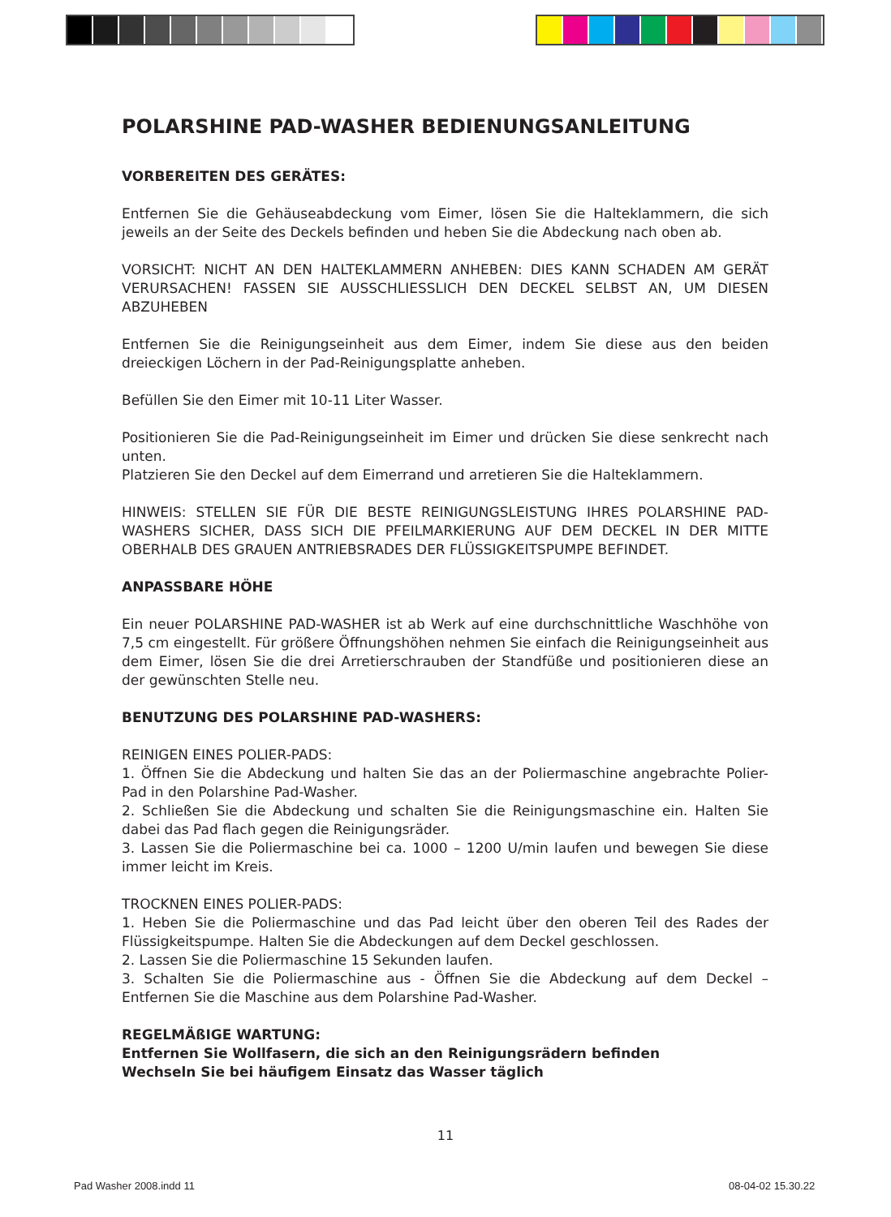POLARSHINE PAD-WASHER BEDIENUNGSANLEITUNG
VORBEREITEN DES GERÄTES:
Entfernen Sie die Gehäuseabdeckung vom Eimer, lösen Sie die Halteklammern, die sich jeweils an der Seite des Deckels befinden und heben Sie die Abdeckung nach oben ab.
VORSICHT: NICHT AN DEN HALTEKLAMMERN ANHEBEN: DIES KANN SCHADEN AM GERÄT VERURSACHEN! FASSEN SIE AUSSCHLIESSLICH DEN DECKEL SELBST AN, UM DIESEN ABZUHEBEN
Entfernen Sie die Reinigungseinheit aus dem Eimer, indem Sie diese aus den beiden dreieckigen Löchern in der Pad-Reinigungsplatte anheben.
Befüllen Sie den Eimer mit 10-11 Liter Wasser.
Positionieren Sie die Pad-Reinigungseinheit im Eimer und drücken Sie diese senkrecht nach unten.
Platzieren Sie den Deckel auf dem Eimerrand und arretieren Sie die Halteklammern.
HINWEIS: STELLEN SIE FÜR DIE BESTE REINIGUNGSLEISTUNG IHRES POLARSHINE PAD-WASHERS SICHER, DASS SICH DIE PFEILMARKIERUNG AUF DEM DECKEL IN DER MITTE OBERHALB DES GRAUEN ANTRIEBSRADES DER FLÜSSIGKEITSPUMPE BEFINDET.
ANPASSBARE HÖHE
Ein neuer POLARSHINE PAD-WASHER ist ab Werk auf eine durchschnittliche Waschhöhe von 7,5 cm eingestellt. Für größere Öffnungshöhen nehmen Sie einfach die Reinigungseinheit aus dem Eimer, lösen Sie die drei Arretierschrauben der Standfüße und positionieren diese an der gewünschten Stelle neu.
BENUTZUNG DES POLARSHINE PAD-WASHERS:
REINIGEN EINES POLIER-PADS:
1. Öffnen Sie die Abdeckung und halten Sie das an der Poliermaschine angebrachte Polier-Pad in den Polarshine Pad-Washer.
2. Schließen Sie die Abdeckung und schalten Sie die Reinigungsmaschine ein. Halten Sie dabei das Pad flach gegen die Reinigungsräder.
3. Lassen Sie die Poliermaschine bei ca. 1000 – 1200 U/min laufen und bewegen Sie diese immer leicht im Kreis.
TROCKNEN EINES POLIER-PADS:
1. Heben Sie die Poliermaschine und das Pad leicht über den oberen Teil des Rades der Flüssigkeitspumpe. Halten Sie die Abdeckungen auf dem Deckel geschlossen.
2. Lassen Sie die Poliermaschine 15 Sekunden laufen.
3. Schalten Sie die Poliermaschine aus - Öffnen Sie die Abdeckung auf dem Deckel – Entfernen Sie die Maschine aus dem Polarshine Pad-Washer.
REGELMÄßIGE WARTUNG:
Entfernen Sie Wollfasern, die sich an den Reinigungsrädern befinden
Wechseln Sie bei häufigem Einsatz das Wasser täglich
11
Pad Washer 2008.indd 11 08-04-02 15.30.22